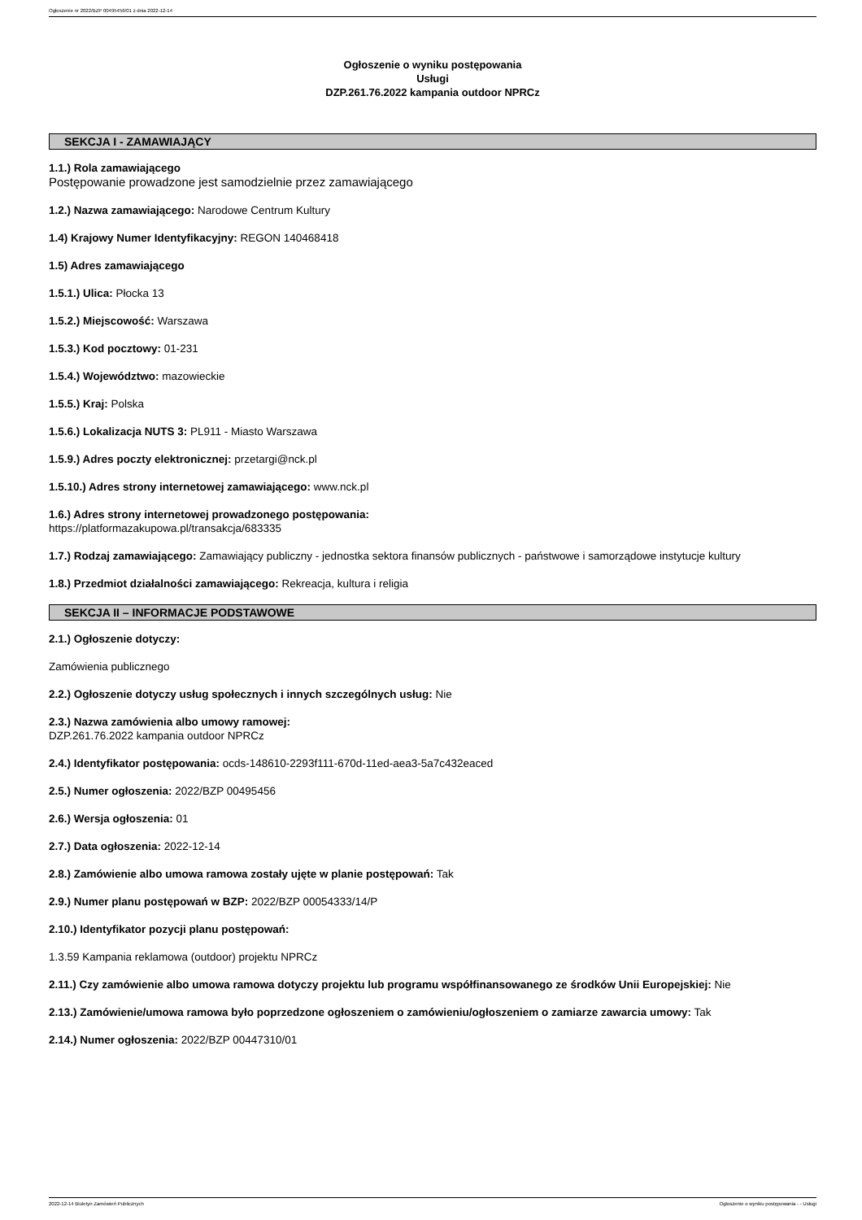Ogłoszenie nr 2022/BZP 00495456/01 z dnia 2022-12-14
Ogłoszenie o wyniku postępowania
Usługi
DZP.261.76.2022 kampania outdoor NPRCz
SEKCJA I - ZAMAWIAJĄCY
1.1.) Rola zamawiającego
Postępowanie prowadzone jest samodzielnie przez zamawiającego
1.2.) Nazwa zamawiającego: Narodowe Centrum Kultury
1.4) Krajowy Numer Identyfikacyjny: REGON 140468418
1.5) Adres zamawiającego
1.5.1.) Ulica: Płocka 13
1.5.2.) Miejscowość: Warszawa
1.5.3.) Kod pocztowy: 01-231
1.5.4.) Województwo: mazowieckie
1.5.5.) Kraj: Polska
1.5.6.) Lokalizacja NUTS 3: PL911 - Miasto Warszawa
1.5.9.) Adres poczty elektronicznej: przetargi@nck.pl
1.5.10.) Adres strony internetowej zamawiającego: www.nck.pl
1.6.) Adres strony internetowej prowadzonego postępowania:
https://platformazakupowa.pl/transakcja/683335
1.7.) Rodzaj zamawiającego: Zamawiający publiczny - jednostka sektora finansów publicznych - państwowe i samorządowe instytucje kultury
1.8.) Przedmiot działalności zamawiającego: Rekreacja, kultura i religia
SEKCJA II – INFORMACJE PODSTAWOWE
2.1.) Ogłoszenie dotyczy:
Zamówienia publicznego
2.2.) Ogłoszenie dotyczy usług społecznych i innych szczególnych usług: Nie
2.3.) Nazwa zamówienia albo umowy ramowej:
DZP.261.76.2022 kampania outdoor NPRCz
2.4.) Identyfikator postępowania: ocds-148610-2293f111-670d-11ed-aea3-5a7c432eaced
2.5.) Numer ogłoszenia: 2022/BZP 00495456
2.6.) Wersja ogłoszenia: 01
2.7.) Data ogłoszenia: 2022-12-14
2.8.) Zamówienie albo umowa ramowa zostały ujęte w planie postępowań: Tak
2.9.) Numer planu postępowań w BZP: 2022/BZP 00054333/14/P
2.10.) Identyfikator pozycji planu postępowań:
1.3.59 Kampania reklamowa (outdoor) projektu NPRCz
2.11.) Czy zamówienie albo umowa ramowa dotyczy projektu lub programu współfinansowanego ze środków Unii Europejskiej: Nie
2.13.) Zamówienie/umowa ramowa było poprzedzone ogłoszeniem o zamówieniu/ogłoszeniem o zamiarze zawarcia umowy: Tak
2.14.) Numer ogłoszenia: 2022/BZP 00447310/01
2022-12-14 Biuletyn Zamówień Publicznych Ogłoszenie o wyniku postępowania - - Usługi